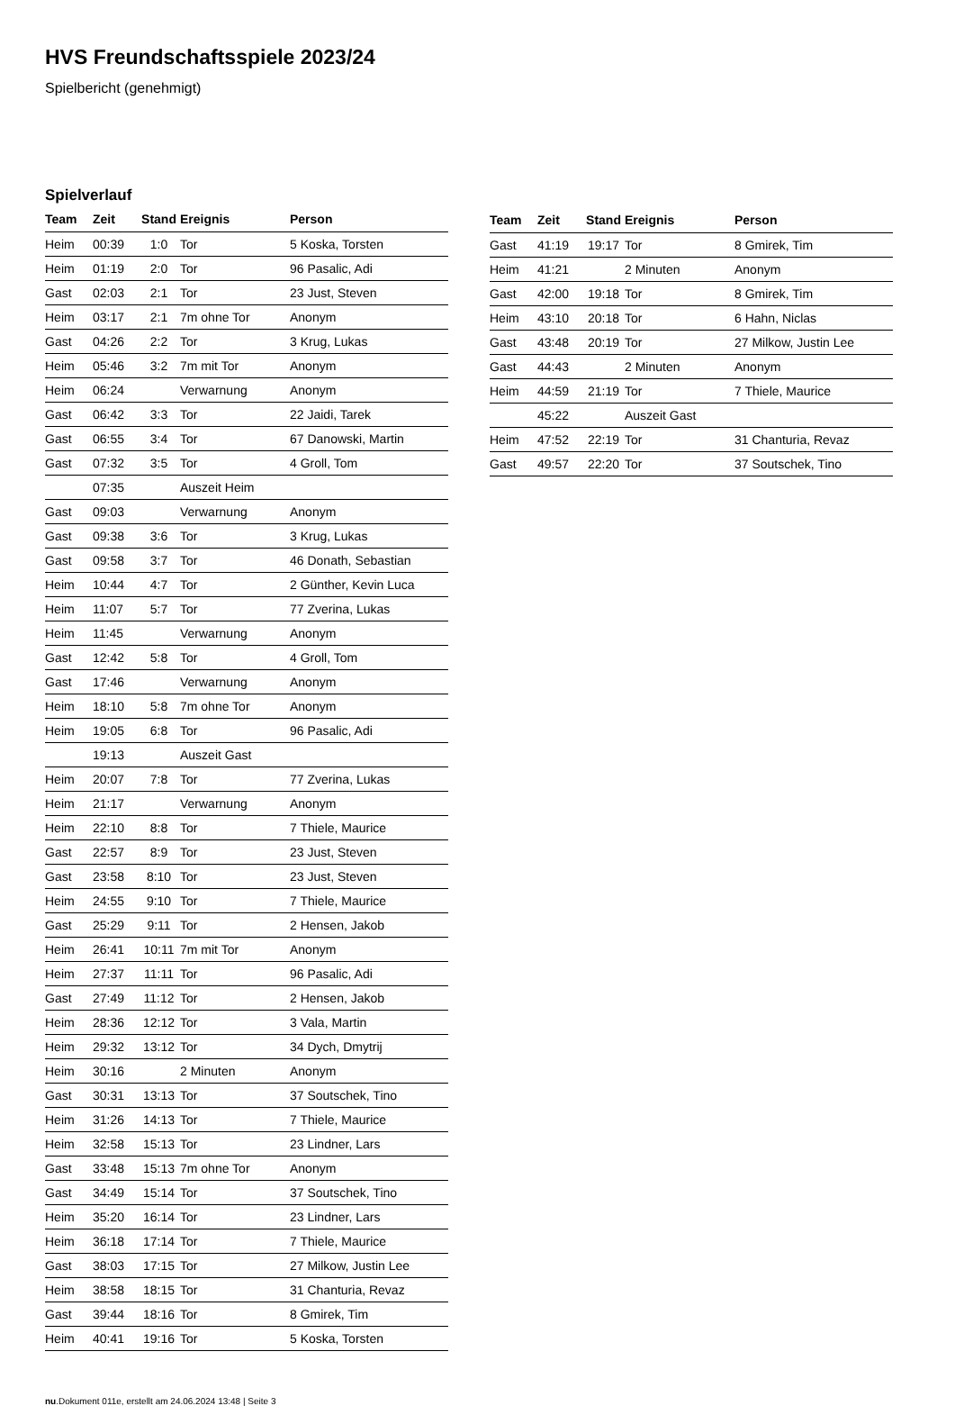HVS Freundschaftsspiele 2023/24
Spielbericht (genehmigt)
Spielverlauf
| Team | Zeit | Stand | Ereignis | Person |
| --- | --- | --- | --- | --- |
| Heim | 00:39 | 1:0 | Tor | 5 Koska, Torsten |
| Heim | 01:19 | 2:0 | Tor | 96 Pasalic, Adi |
| Gast | 02:03 | 2:1 | Tor | 23 Just, Steven |
| Heim | 03:17 | 2:1 | 7m ohne Tor | Anonym |
| Gast | 04:26 | 2:2 | Tor | 3 Krug, Lukas |
| Heim | 05:46 | 3:2 | 7m mit Tor | Anonym |
| Heim | 06:24 | | Verwarnung | Anonym |
| Gast | 06:42 | 3:3 | Tor | 22 Jaidi, Tarek |
| Gast | 06:55 | 3:4 | Tor | 67 Danowski, Martin |
| Gast | 07:32 | 3:5 | Tor | 4 Groll, Tom |
| | 07:35 | | Auszeit Heim | |
| Gast | 09:03 | | Verwarnung | Anonym |
| Gast | 09:38 | 3:6 | Tor | 3 Krug, Lukas |
| Gast | 09:58 | 3:7 | Tor | 46 Donath, Sebastian |
| Heim | 10:44 | 4:7 | Tor | 2 Günther, Kevin Luca |
| Heim | 11:07 | 5:7 | Tor | 77 Zverina, Lukas |
| Heim | 11:45 | | Verwarnung | Anonym |
| Gast | 12:42 | 5:8 | Tor | 4 Groll, Tom |
| Gast | 17:46 | | Verwarnung | Anonym |
| Heim | 18:10 | 5:8 | 7m ohne Tor | Anonym |
| Heim | 19:05 | 6:8 | Tor | 96 Pasalic, Adi |
| | 19:13 | | Auszeit Gast | |
| Heim | 20:07 | 7:8 | Tor | 77 Zverina, Lukas |
| Heim | 21:17 | | Verwarnung | Anonym |
| Heim | 22:10 | 8:8 | Tor | 7 Thiele, Maurice |
| Gast | 22:57 | 8:9 | Tor | 23 Just, Steven |
| Gast | 23:58 | 8:10 | Tor | 23 Just, Steven |
| Heim | 24:55 | 9:10 | Tor | 7 Thiele, Maurice |
| Gast | 25:29 | 9:11 | Tor | 2 Hensen, Jakob |
| Heim | 26:41 | 10:11 | 7m mit Tor | Anonym |
| Heim | 27:37 | 11:11 | Tor | 96 Pasalic, Adi |
| Gast | 27:49 | 11:12 | Tor | 2 Hensen, Jakob |
| Heim | 28:36 | 12:12 | Tor | 3 Vala, Martin |
| Heim | 29:32 | 13:12 | Tor | 34 Dych, Dmytrij |
| Heim | 30:16 | | 2 Minuten | Anonym |
| Gast | 30:31 | 13:13 | Tor | 37 Soutschek, Tino |
| Heim | 31:26 | 14:13 | Tor | 7 Thiele, Maurice |
| Heim | 32:58 | 15:13 | Tor | 23 Lindner, Lars |
| Gast | 33:48 | 15:13 | 7m ohne Tor | Anonym |
| Gast | 34:49 | 15:14 | Tor | 37 Soutschek, Tino |
| Heim | 35:20 | 16:14 | Tor | 23 Lindner, Lars |
| Heim | 36:18 | 17:14 | Tor | 7 Thiele, Maurice |
| Gast | 38:03 | 17:15 | Tor | 27 Milkow, Justin Lee |
| Heim | 38:58 | 18:15 | Tor | 31 Chanturia, Revaz |
| Gast | 39:44 | 18:16 | Tor | 8 Gmirek, Tim |
| Heim | 40:41 | 19:16 | Tor | 5 Koska, Torsten |
| Team | Zeit | Stand | Ereignis | Person |
| --- | --- | --- | --- | --- |
| Gast | 41:19 | 19:17 | Tor | 8 Gmirek, Tim |
| Heim | 41:21 | | 2 Minuten | Anonym |
| Gast | 42:00 | 19:18 | Tor | 8 Gmirek, Tim |
| Heim | 43:10 | 20:18 | Tor | 6 Hahn, Niclas |
| Gast | 43:48 | 20:19 | Tor | 27 Milkow, Justin Lee |
| Gast | 44:43 | | 2 Minuten | Anonym |
| Heim | 44:59 | 21:19 | Tor | 7 Thiele, Maurice |
| | 45:22 | | Auszeit Gast | |
| Heim | 47:52 | 22:19 | Tor | 31 Chanturia, Revaz |
| Gast | 49:57 | 22:20 | Tor | 37 Soutschek, Tino |
nu.Dokument 011e, erstellt am 24.06.2024 13:48 | Seite 3